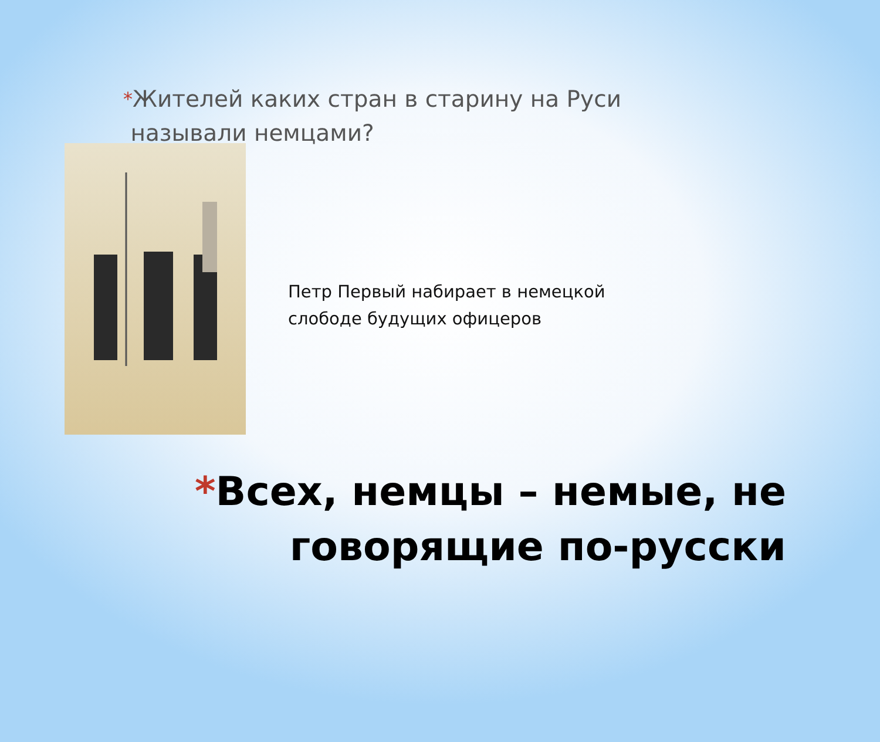*Жителей каких стран в старину на Руси
называли немцами?
Петр Первый набирает в немецкой слободе будущих офицеров
*Всех, немцы – немые, не говорящие по-русски